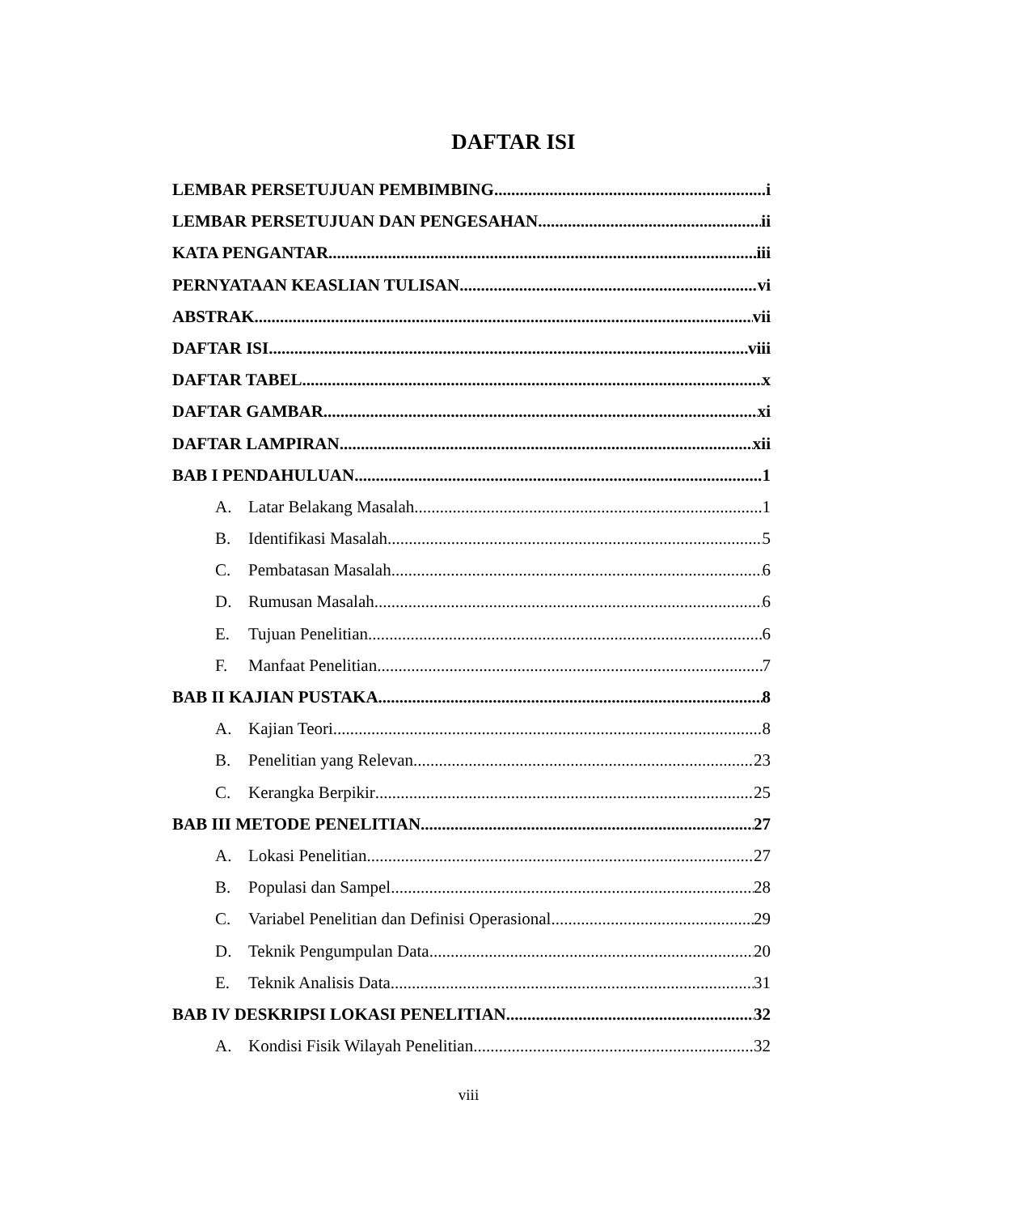DAFTAR ISI
LEMBAR PERSETUJUAN PEMBIMBING i
LEMBAR PERSETUJUAN DAN PENGESAHAN ii
KATA PENGANTAR iii
PERNYATAAN KEASLIAN TULISAN vi
ABSTRAK vii
DAFTAR ISI viii
DAFTAR TABEL x
DAFTAR GAMBAR xi
DAFTAR LAMPIRAN xii
BAB I PENDAHULUAN 1
A. Latar Belakang Masalah 1
B. Identifikasi Masalah 5
C. Pembatasan Masalah 6
D. Rumusan Masalah 6
E. Tujuan Penelitian 6
F. Manfaat Penelitian 7
BAB II KAJIAN PUSTAKA 8
A. Kajian Teori 8
B. Penelitian yang Relevan 23
C. Kerangka Berpikir 25
BAB III METODE PENELITIAN 27
A. Lokasi Penelitian 27
B. Populasi dan Sampel 28
C. Variabel Penelitian dan Definisi Operasional 29
D. Teknik Pengumpulan Data 20
E. Teknik Analisis Data 31
BAB IV DESKRIPSI LOKASI PENELITIAN 32
A. Kondisi Fisik Wilayah Penelitian 32
viii